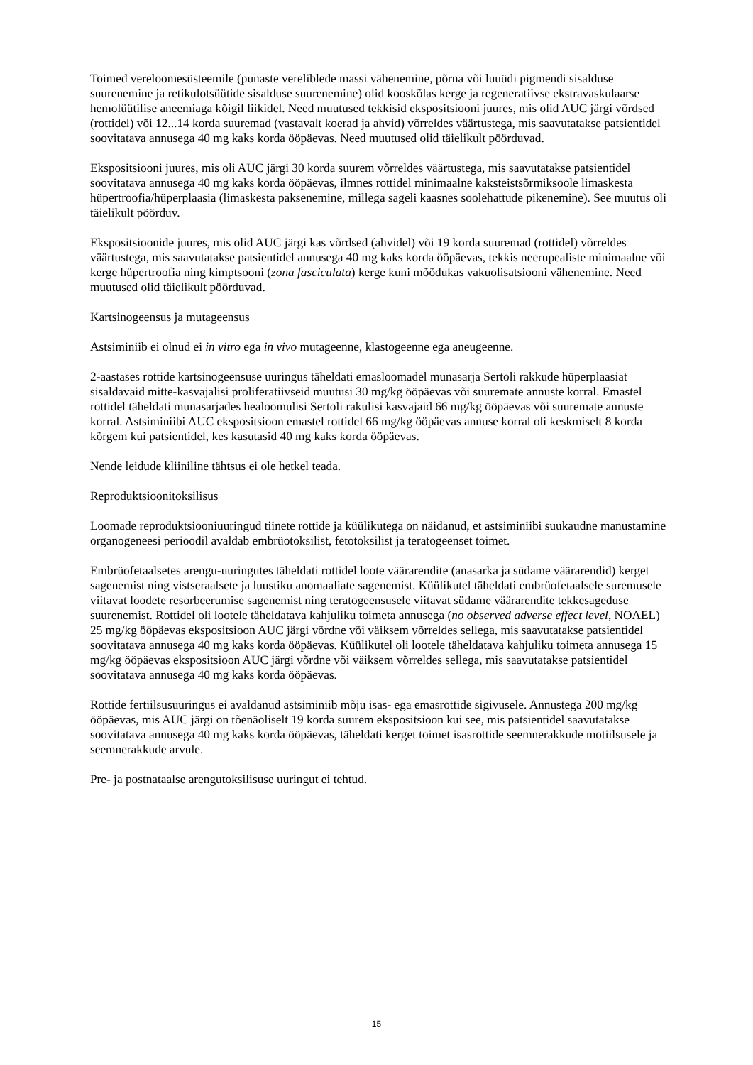Toimed vereloomesüsteemile (punaste vereliblede massi vähenemine, põrna või luuüdi pigmendi sisalduse suurenemine ja retikulotsüütide sisalduse suurenemine) olid kooskõlas kerge ja regeneratiivse ekstravaskulaarse hemolüütilise aneemiaga kõigil liikidel. Need muutused tekkisid ekspositsiooni juures, mis olid AUC järgi võrdsed (rottidel) või 12...14 korda suuremad (vastavalt koerad ja ahvid) võrreldes väärtustega, mis saavutatakse patsientidel soovitatava annusega 40 mg kaks korda ööpäevas. Need muutused olid täielikult pöörduvad.
Ekspositsiooni juures, mis oli AUC järgi 30 korda suurem võrreldes väärtustega, mis saavutatakse patsientidel soovitatava annusega 40 mg kaks korda ööpäevas, ilmnes rottidel minimaalne kaksteistsõrmiksoole limaskesta hüpertroofia/hüperplaasia (limaskesta paksenemine, millega sageli kaasnes soolehattude pikenemine). See muutus oli täielikult pöörduv.
Ekspositsioonide juures, mis olid AUC järgi kas võrdsed (ahvidel) või 19 korda suuremad (rottidel) võrreldes väärtustega, mis saavutatakse patsientidel annusega 40 mg kaks korda ööpäevas, tekkis neerupealiste minimaalne või kerge hüpertroofia ning kimptsooni (zona fasciculata) kerge kuni mõõdukas vakuolisatsiooni vähenemine. Need muutused olid täielikult pöörduvad.
Kartsinogeensus ja mutageensus
Astsiminiib ei olnud ei in vitro ega in vivo mutageenne, klastogeenne ega aneugeenne.
2-aastases rottide kartsinogeensuse uuringus täheldati emasloomadel munasarja Sertoli rakkude hüperplaasiat sisaldavaid mitte-kasvajalisi proliferatiivseid muutusi 30 mg/kg ööpäevas või suuremate annuste korral. Emastel rottidel täheldati munasarjades healoomulisi Sertoli rakulisi kasvajaid 66 mg/kg ööpäevas või suuremate annuste korral. Astsiminiibi AUC ekspositsioon emastel rottidel 66 mg/kg ööpäevas annuse korral oli keskmiselt 8 korda kõrgem kui patsientidel, kes kasutasid 40 mg kaks korda ööpäevas.
Nende leidude kliiniline tähtsus ei ole hetkel teada.
Reproduktsioonitoksilisus
Loomade reproduktsiooniuuringud tiinete rottide ja küülikutega on näidanud, et astsiminiibi suukaudne manustamine organogeneesi perioodil avaldab embrüotoksilist, fetotoksilist ja teratogeenset toimet.
Embrüofetaalsetes arengu-uuringutes täheldati rottidel loote väärarendite (anasarka ja südame väärarendid) kerget sagenemist ning vistseraalsete ja luustiku anomaaliate sagenemist. Küülikutel täheldati embrüofetaalsele suremusele viitavat loodete resorbeerumise sagenemist ning teratogeensusele viitavat südame väärarendite tekkesageduse suurenemist. Rottidel oli lootele täheldatava kahjuliku toimeta annusega (no observed adverse effect level, NOAEL) 25 mg/kg ööpäevas ekspositsioon AUC järgi võrdne või väiksem võrreldes sellega, mis saavutatakse patsientidel soovitatava annusega 40 mg kaks korda ööpäevas. Küülikutel oli lootele täheldatava kahjuliku toimeta annusega 15 mg/kg ööpäevas ekspositsioon AUC järgi võrdne või väiksem võrreldes sellega, mis saavutatakse patsientidel soovitatava annusega 40 mg kaks korda ööpäevas.
Rottide fertiilsusuuringus ei avaldanud astsiminiib mõju isas- ega emasrottide sigivusele. Annustega 200 mg/kg ööpäevas, mis AUC järgi on tõenäoliselt 19 korda suurem ekspositsioon kui see, mis patsientidel saavutatakse soovitatava annusega 40 mg kaks korda ööpäevas, täheldati kerget toimet isasrottide seemnerakkude motiilsusele ja seemnerakkude arvule.
Pre- ja postnataalse arengutoksilisuse uuringut ei tehtud.
15